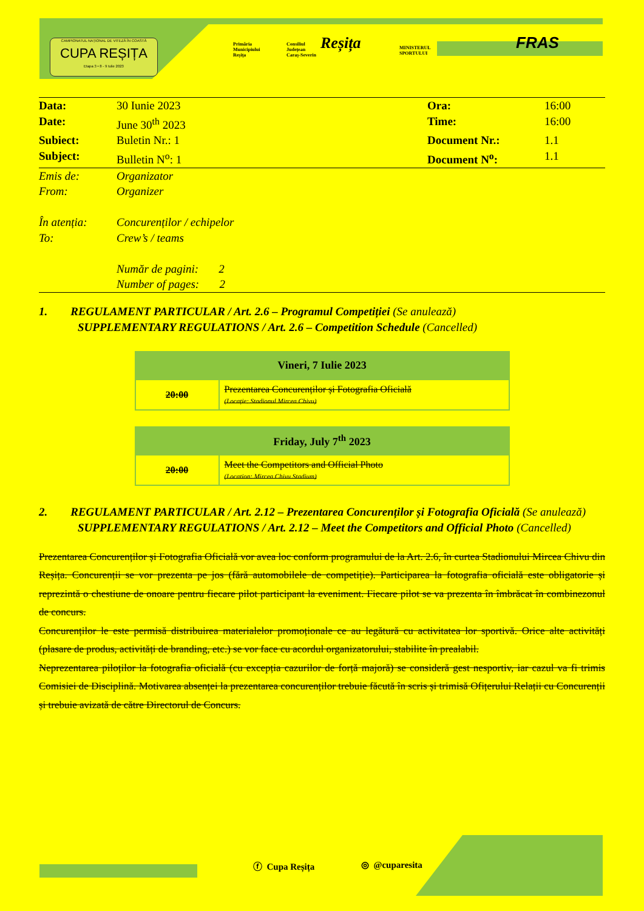CAMPIONATUL NAȚIONAL DE VITEZĂ ÎN COASTĂ
CUPA REȘIȚA
Etapa 3 • 8 - 9 Iulie 2023
Primăria
Municipiului
Reșița
Consiliul
Județean
Caraș-Severin
Reșița
MINISTERUL
SPORTULUI
FRAS
| Data: | 30 Iunie 2023 | Ora: | 16:00 |
| Date: | June 30<sup>th</sup> 2023 | Time: | 16:00 |
| Subiect: | Buletin Nr.: 1 | Document Nr.: | 1.1 |
| Subject: | Bulletin N<sup>o</sup>: 1 | Document N<sup>o</sup>: | 1.1 |
| Emis de: | Organizator |
| From: | Organizer |
| În atenția: | Concurenților / echipelor |
| To: | Crew’s / teams |
| | Număr de pagini: 2 |
| | Number of pages: 2 |
1. REGULAMENT PARTICULAR / Art. 2.6 – Programul Competiției (Se anulează)
SUPPLEMENTARY REGULATIONS / Art. 2.6 – Competition Schedule (Cancelled)
| Vineri, 7 Iulie 2023 | |
| --- | --- |
| 20:00 | Prezentarea Concurenților și Fotografia Oficială (Locație: Stadionul Mircea Chivu) |
| Friday, July 7<sup>th</sup> 2023 | |
| --- | --- |
| 20:00 | Meet the Competitors and Official Photo (Location: Mircea Chivu Stadium) |
2. REGULAMENT PARTICULAR / Art. 2.12 – Prezentarea Concurenților și Fotografia Oficială (Se anulează)
SUPPLEMENTARY REGULATIONS / Art. 2.12 – Meet the Competitors and Official Photo (Cancelled)
Prezentarea Concurenților și Fotografia Oficială vor avea loc conform programului de la Art. 2.6, în curtea Stadionului Mircea Chivu din Reșița. Concurenții se vor prezenta pe jos (fără automobilele de competiție). Participarea la fotografia oficială este obligatorie și reprezintă o chestiune de onoare pentru fiecare pilot participant la eveniment. Fiecare pilot se va prezenta în îmbrăcat în combinezonul de concurs.
Concurenților le este permisă distribuirea materialelor promoționale ce au legătură cu activitatea lor sportivă. Orice alte activități (plasare de produs, activități de branding, etc.) se vor face cu acordul organizatorului, stabilite în prealabil.
Neprezentarea piloților la fotografia oficială (cu excepția cazurilor de forță majoră) se consideră gest nesportiv, iar cazul va fi trimis Comisiei de Disciplină. Motivarea absenței la prezentarea concurenților trebuie făcută în scris și trimisă Ofițerului Relații cu Concurenții și trebuie avizată de către Directorul de Concurs.
ⓕ Cupa Reșița ◎ @cuparesita